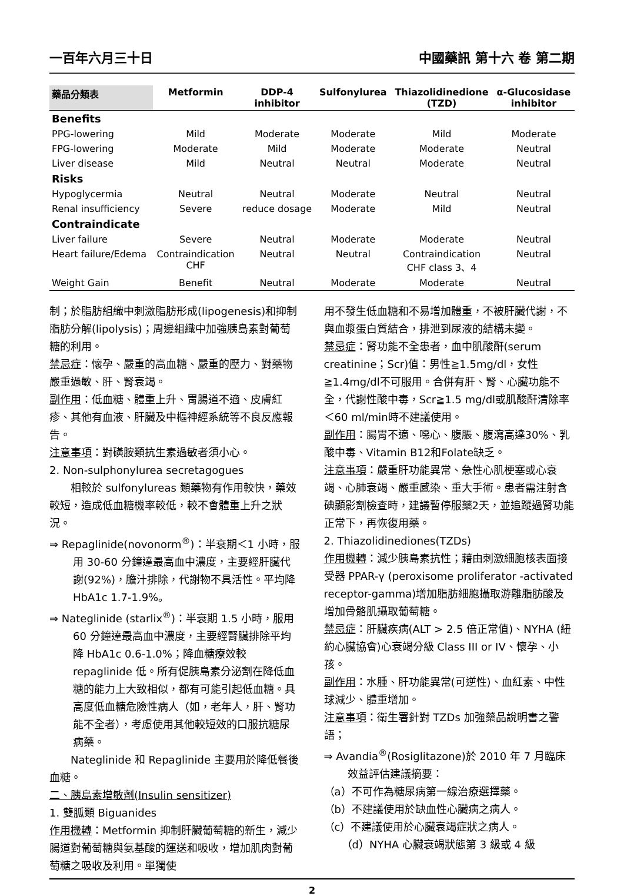一百年六月三十日 中國藥訊 第十六 卷 第二期
| 藥品分類表 | Metformin | DDP-4 inhibitor | Sulfonylurea | Thiazolidinedione (TZD) | α-Glucosidase inhibitor |
| --- | --- | --- | --- | --- | --- |
| Benefits | | | | | |
| PPG-lowering | Mild | Moderate | Moderate | Mild | Moderate |
| FPG-lowering | Moderate | Mild | Moderate | Moderate | Neutral |
| Liver disease | Mild | Neutral | Neutral | Moderate | Neutral |
| Risks | | | | | |
| Hypoglycermia | Neutral | Neutral | Moderate | Neutral | Neutral |
| Renal insufficiency | Severe | reduce dosage | Moderate | Mild | Neutral |
| Contraindicate | | | | | |
| Liver failure | Severe | Neutral | Moderate | Moderate | Neutral |
| Heart failure/Edema | Contraindication CHF | Neutral | Neutral | Contraindication CHF class 3、4 | Neutral |
| Weight Gain | Benefit | Neutral | Moderate | Moderate | Neutral |
制；於脂肪組織中刺激脂肪形成(lipogenesis)和抑制脂肪分解(lipolysis)；周邊組織中加強胰島素對葡萄糖的利用。
禁忌症：懷孕、嚴重的高血糖、嚴重的壓力、對藥物嚴重過敏、肝、腎衰竭。
副作用：低血糖、體重上升、胃腸道不適、皮膚紅疹、其他有血液、肝臟及中樞神經系統等不良反應報告。
注意事項：對磺胺類抗生素過敏者須小心。
2. Non-sulphonylurea secretagogues
相較於 sulfonylureas 類藥物有作用較快，藥效較短，造成低血糖機率較低，較不會體重上升之狀況。
⇒ Repaglinide(novonorm<sup>®</sup>)：半衰期＜1 小時，服用 30-60 分鐘達最高血中濃度，主要經肝臟代謝(92%)，膽汁排除，代謝物不具活性。平均降 HbA1c 1.7-1.9%。
⇒ Nateglinide (starlix<sup>®</sup>)：半衰期 1.5 小時，服用 60 分鐘達最高血中濃度，主要經腎臟排除平均降 HbA1c 0.6-1.0%；降血糖療效較 repaglinide 低。所有促胰島素分泌劑在降低血糖的能力上大致相似，都有可能引起低血糖。具高度低血糖危險性病人（如，老年人，肝、腎功能不全者），考慮使用其他較短效的口服抗糖尿病藥。
Nateglinide 和 Repaglinide 主要用於降低餐後血糖。
二、胰島素增敏劑(Insulin sensitizer)
1. 雙胍類 Biguanides
作用機轉：Metformin 抑制肝臟葡萄糖的新生，減少腸道對葡萄糖與氨基酸的運送和吸收，增加肌肉對葡萄糖之吸收及利用。單獨使
用不發生低血糖和不易增加體重，不被肝臟代謝，不與血漿蛋白質結合，排泄到尿液的結構未變。
禁忌症：腎功能不全患者，血中肌酸酐(serum creatinine；Scr)值：男性≧1.5mg/dl，女性≧1.4mg/dl不可服用。合併有肝、腎、心臟功能不全，代謝性酸中毒，Scr≧1.5 mg/dl或肌酸酐清除率＜60 ml/min時不建議使用。
副作用：腸胃不適、噁心、腹脹、腹瀉高達30%、乳酸中毒、Vitamin B12和Folate缺乏。
注意事項：嚴重肝功能異常、急性心肌梗塞或心衰竭、心肺衰竭、嚴重感染、重大手術。患者需注射含碘顯影劑檢查時，建議暫停服藥2天，並追蹤過腎功能正常下，再恢復用藥。
2. Thiazolidinediones(TZDs)
作用機轉：減少胰島素抗性；藉由刺激細胞核表面接受器 PPAR-γ (peroxisome proliferator -activated receptor-gamma)增加脂肪細胞攝取游離脂肪酸及增加骨骼肌攝取葡萄糖。
禁忌症：肝臟疾病(ALT > 2.5 倍正常值)、NYHA (紐約心臟協會)心衰竭分級 Class III or IV、懷孕、小孩。
副作用：水腫、肝功能異常(可逆性)、血紅素、中性球減少、體重增加。
注意事項：衛生署針對 TZDs 加強藥品說明書之警語；
⇒ Avandia<sup>®</sup>(Rosiglitazone)於 2010 年 7 月臨床效益評估建議摘要：
（a）不可作為糖尿病第一線治療選擇藥。
（b）不建議使用於缺血性心臟病之病人。
（c）不建議使用於心臟衰竭症狀之病人。
（d）NYHA 心臟衰竭狀態第 3 級或 4 級
2